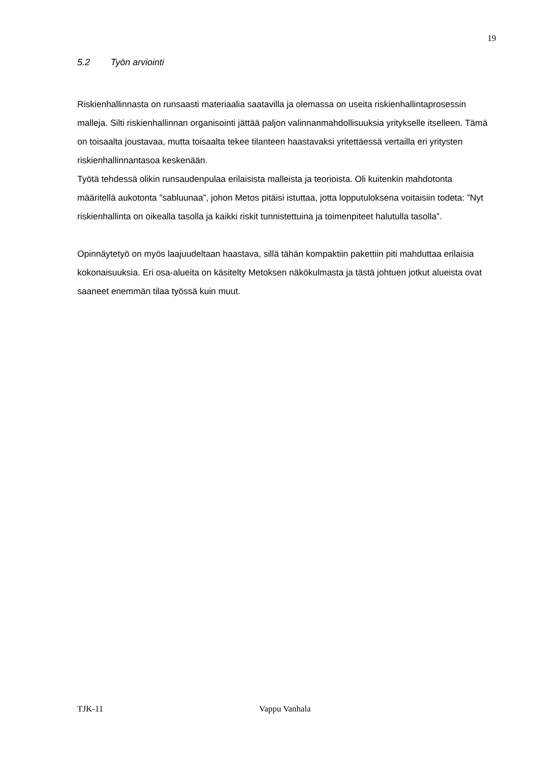19
5.2 Työn arviointi
Riskienhallinnasta on runsaasti materiaalia saatavilla ja olemassa on useita riskienhallintaprosessin malleja. Silti riskienhallinnan organisointi jättää paljon valinnanmahdollisuuksia yritykselle itselleen. Tämä on toisaalta joustavaa, mutta toisaalta tekee tilanteen haastavaksi yritettäessä vertailla eri yritysten riskienhallinnantasoa keskenään.
Työtä tehdessä olikin runsaudenpulaa erilaisista malleista ja teorioista. Oli kuitenkin mahdotonta määritellä aukotonta ”sabluunaa”, johon Metos pitäisi istuttaa, jotta lopputuloksena voitaisiin todeta: ”Nyt riskienhallinta on oikealla tasolla ja kaikki riskit tunnistettuina ja toimenpiteet halutulla tasolla”.
Opinnäytetyö on myös laajuudeltaan haastava, sillä tähän kompaktiin pakettiin piti mahduttaa erilaisia kokonaisuuksia. Eri osa-alueita on käsitelty Metoksen näkökulmasta ja tästä johtuen jotkut alueista ovat saaneet enemmän tilaa työssä kuin muut.
TJK-11 Vappu Vanhala